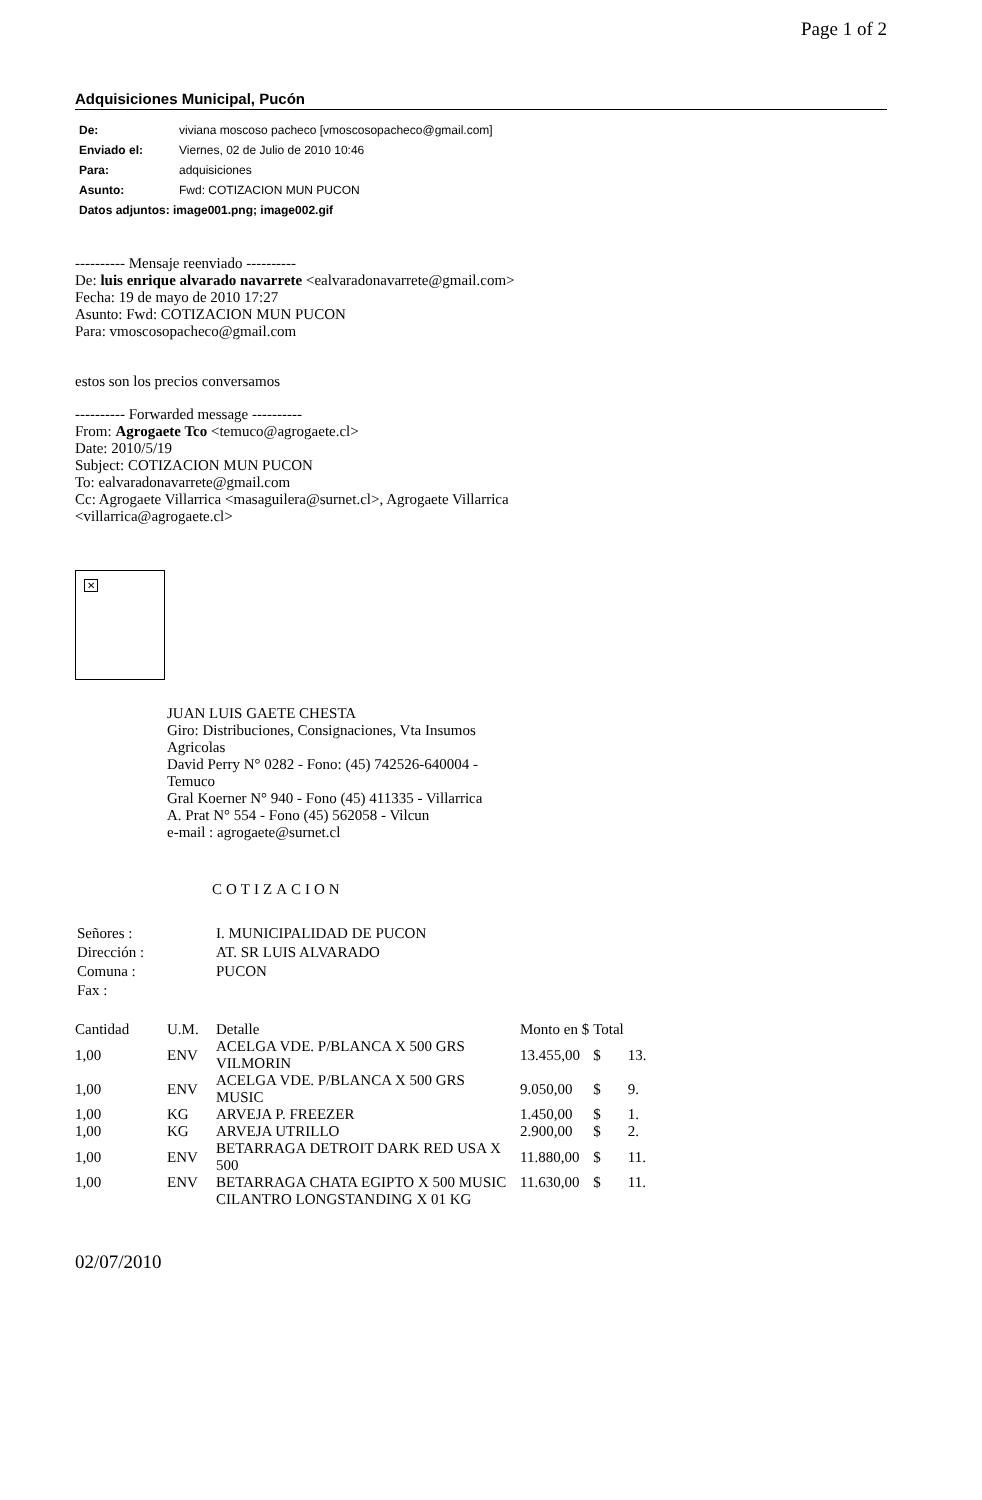Page 1 of 2
Adquisiciones Municipal, Pucón
| De: | viviana moscoso pacheco [vmoscosopacheco@gmail.com] |
| Enviado el: | Viernes, 02 de Julio de 2010 10:46 |
| Para: | adquisiciones |
| Asunto: | Fwd: COTIZACION MUN PUCON |
| Datos adjuntos: image001.png; image002.gif | |
---------- Mensaje reenviado ----------
De: luis enrique alvarado navarrete <ealvaradonavarrete@gmail.com>
Fecha: 19 de mayo de 2010 17:27
Asunto: Fwd: COTIZACION MUN PUCON
Para: vmoscosopacheco@gmail.com
estos son los precios conversamos
---------- Forwarded message ----------
From: Agrogaete Tco <temuco@agrogaete.cl>
Date: 2010/5/19
Subject: COTIZACION MUN PUCON
To: ealvaradonavarrete@gmail.com
Cc: Agrogaete Villarrica <masaguilera@surnet.cl>, Agrogaete Villarrica
<villarrica@agrogaete.cl>
✕
JUAN LUIS GAETE CHESTA
Giro: Distribuciones, Consignaciones, Vta Insumos
Agricolas
David Perry N° 0282 - Fono: (45) 742526-640004 -
Temuco
Gral Koerner N° 940 - Fono (45) 411335 - Villarrica
A. Prat N° 554 - Fono (45) 562058 - Vilcun
e-mail : agrogaete@surnet.cl
COTIZACION
| Señores : | I. MUNICIPALIDAD DE PUCON |
| Dirección : | AT. SR LUIS ALVARADO |
| Comuna : | PUCON |
| Fax : | |
| Cantidad | U.M. | Detalle | Monto en $ | Total | |
| --- | --- | --- | --- | --- | --- |
| 1,00 | ENV | ACELGA VDE. P/BLANCA X 500 GRS VILMORIN | 13.455,00 | $ | 13. |
| 1,00 | ENV | ACELGA VDE. P/BLANCA X 500 GRS MUSIC | 9.050,00 | $ | 9. |
| 1,00 | KG | ARVEJA P. FREEZER | 1.450,00 | $ | 1. |
| 1,00 | KG | ARVEJA UTRILLO | 2.900,00 | $ | 2. |
| 1,00 | ENV | BETARRAGA DETROIT DARK RED USA X 500 | 11.880,00 | $ | 11. |
| 1,00 | ENV | BETARRAGA CHATA EGIPTO X 500 MUSIC | 11.630,00 | $ | 11. |
| | | CILANTRO LONGSTANDING X 01 KG | | | |
02/07/2010